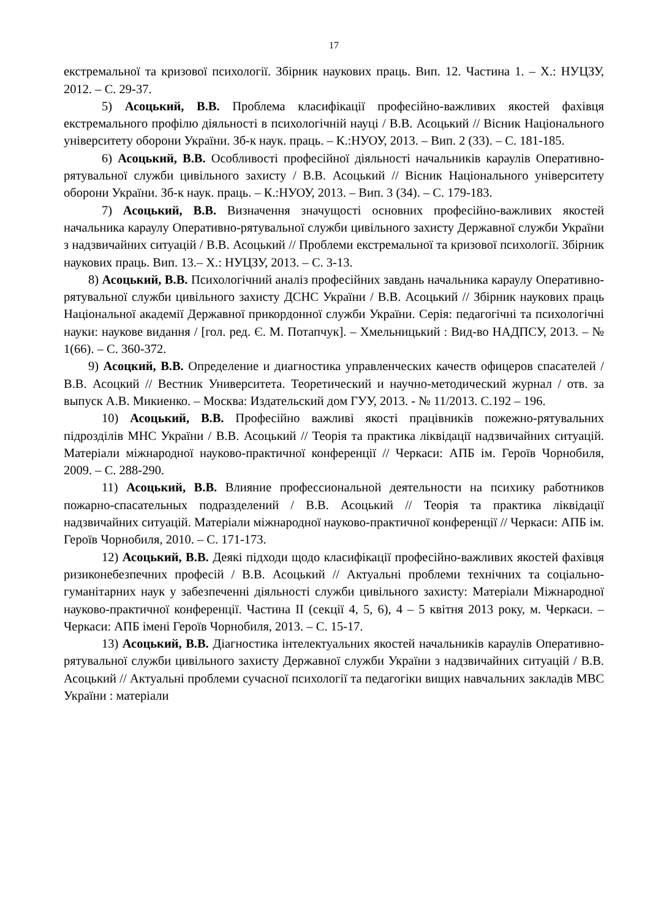17
екстремальної та кризової психології. Збірник наукових праць. Вип. 12. Частина 1. – Х.: НУЦЗУ, 2012. – С. 29-37.
5) Асоцький, В.В. Проблема класифікації професійно-важливих якостей фахівця екстремального профілю діяльності в психологічній науці / В.В. Асоцький // Вісник Національного університету оборони України. Зб-к наук. праць. – К.:НУОУ, 2013. – Вип. 2 (33). – С. 181-185.
6) Асоцький, В.В. Особливості професійної діяльності начальників караулів Оперативно-рятувальної служби цивільного захисту / В.В. Асоцький // Вісник Національного університету оборони України. Зб-к наук. праць. – К.:НУОУ, 2013. – Вип. 3 (34). – С. 179-183.
7) Асоцький, В.В. Визначення значущості основних професійно-важливих якостей начальника караулу Оперативно-рятувальної служби цивільного захисту Державної служби України з надзвичайних ситуацій / В.В. Асоцький // Проблеми екстремальної та кризової психології. Збірник наукових праць. Вип. 13.– Х.: НУЦЗУ, 2013. – С. 3-13.
8) Асоцький, В.В. Психологічний аналіз професійних завдань начальника караулу Оперативно-рятувальної служби цивільного захисту ДСНС України / В.В. Асоцький // Збірник наукових праць Національної академії Державної прикордонної служби України. Серія: педагогічні та психологічні науки: наукове видання / [гол. ред. Є. М. Потапчук]. – Хмельницький : Вид-во НАДПСУ, 2013. – № 1(66). – С. 360-372.
9) Асоцкий, В.В. Определение и диагностика управленческих качеств офицеров спасателей / В.В. Асоцкий // Вестник Университета. Теоретический и научно-методический журнал / отв. за выпуск А.В. Микиенко. – Москва: Издательский дом ГУУ, 2013. - № 11/2013. С.192 – 196.
10) Асоцький, В.В. Професійно важливі якості працівників пожежно-рятувальних підрозділів МНС України / В.В. Асоцький // Теорія та практика ліквідації надзвичайних ситуацій. Матеріали міжнародної науково-практичної конференції // Черкаси: АПБ ім. Героїв Чорнобиля, 2009. – С. 288-290.
11) Асоцький, В.В. Влияние профессиональной деятельности на психику работников пожарно-спасательных подразделений / В.В. Асоцький // Теорія та практика ліквідації надзвичайних ситуацій. Матеріали міжнародної науково-практичної конференції // Черкаси: АПБ ім. Героїв Чорнобиля, 2010. – С. 171-173.
12) Асоцький, В.В. Деякі підходи щодо класифікації професійно-важливих якостей фахівця ризиконебезпечних професій / В.В. Асоцький // Актуальні проблеми технічних та соціально-гуманітарних наук у забезпеченні діяльності служби цивільного захисту: Матеріали Міжнародної науково-практичної конференції. Частина ІІ (секції 4, 5, 6), 4 – 5 квітня 2013 року, м. Черкаси. – Черкаси: АПБ імені Героїв Чорнобиля, 2013. – С. 15-17.
13) Асоцький, В.В. Діагностика інтелектуальних якостей начальників караулів Оперативно-рятувальної служби цивільного захисту Державної служби України з надзвичайних ситуацій / В.В. Асоцький // Актуальні проблеми сучасної психології та педагогіки вищих навчальних закладів МВС України : матеріали